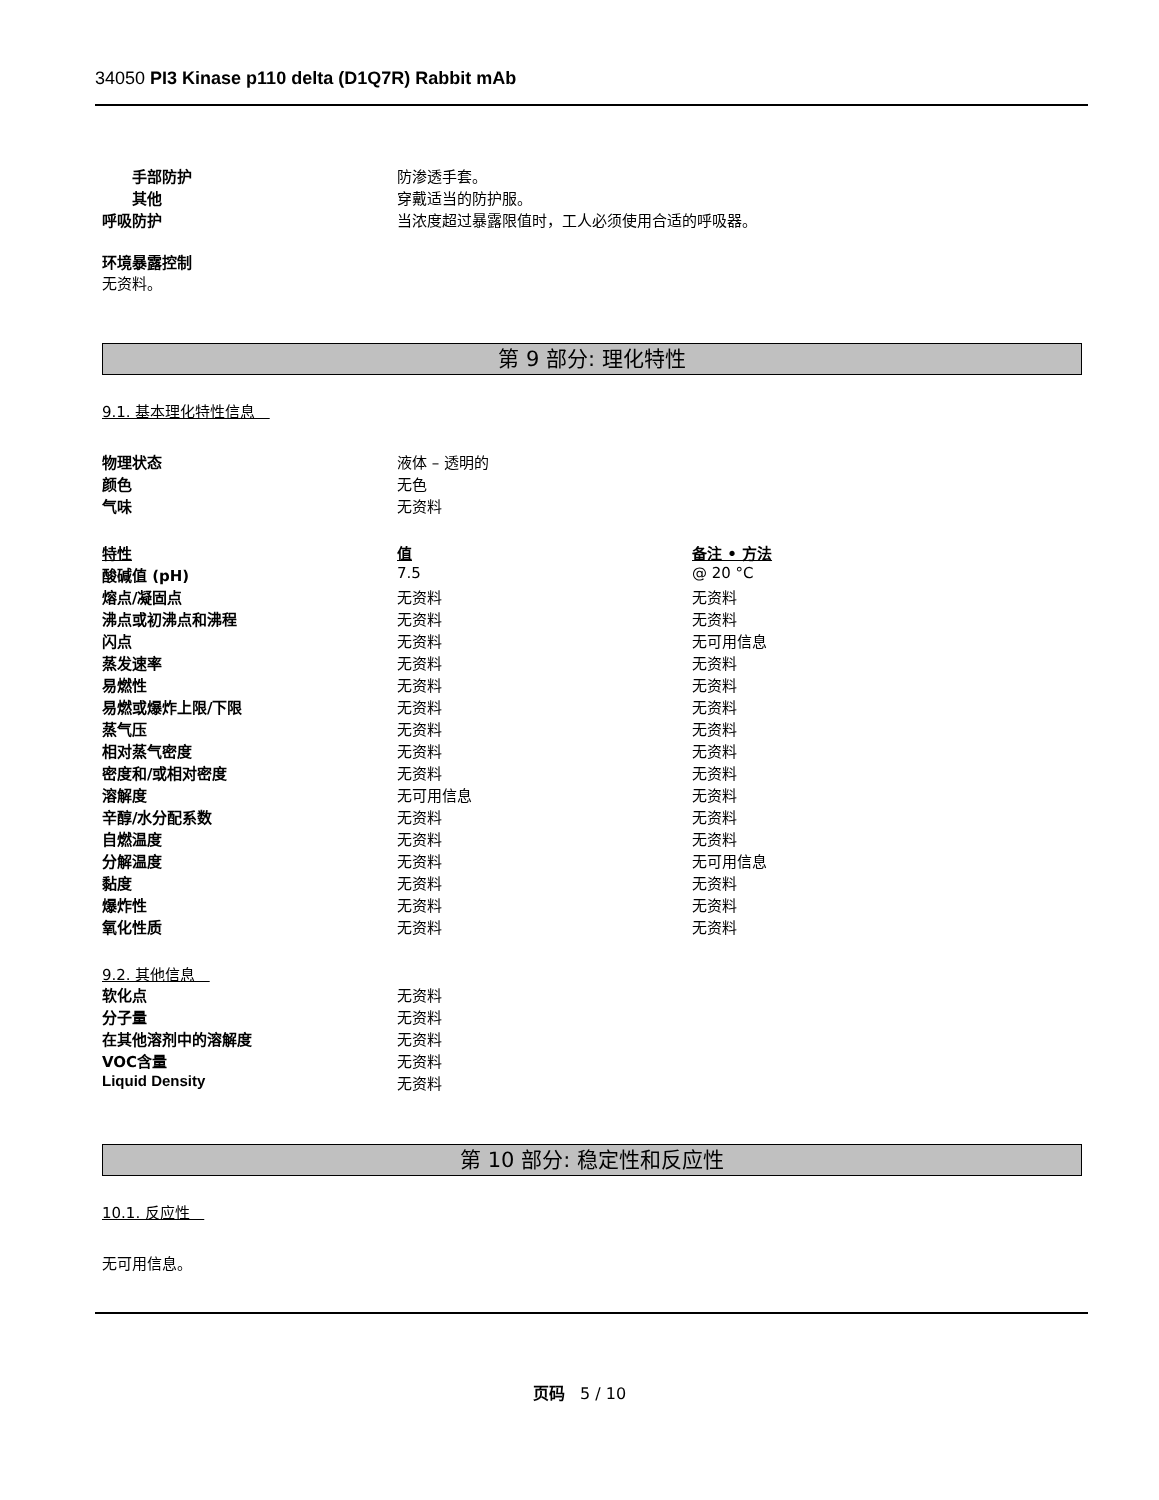34050 PI3 Kinase p110 delta (D1Q7R) Rabbit mAb
| 手部防护 | 防渗透手套。 |
| 其他 | 穿戴适当的防护服。 |
| 呼吸防护 | 当浓度超过暴露限值时，工人必须使用合适的呼吸器。 |
环境暴露控制
无资料。
第 9 部分: 理化特性
9.1. 基本理化特性信息
| 物理状态 | 液体 – 透明的 |
| 颜色 | 无色 |
| 气味 | 无资料 |
| 特性 | 值 | 备注 • 方法 |
| 酸碱值 (pH) | 7.5 | @ 20 °C |
| 熔点/凝固点 | 无资料 | 无资料 |
| 沸点或初沸点和沸程 | 无资料 | 无资料 |
| 闪点 | 无资料 | 无可用信息 |
| 蒸发速率 | 无资料 | 无资料 |
| 易燃性 | 无资料 | 无资料 |
| 易燃或爆炸上限/下限 | 无资料 | 无资料 |
| 蒸气压 | 无资料 | 无资料 |
| 相对蒸气密度 | 无资料 | 无资料 |
| 密度和/或相对密度 | 无资料 | 无资料 |
| 溶解度 | 无可用信息 | 无资料 |
| 辛醇/水分配系数 | 无资料 | 无资料 |
| 自燃温度 | 无资料 | 无资料 |
| 分解温度 | 无资料 | 无可用信息 |
| 黏度 | 无资料 | 无资料 |
| 爆炸性 | 无资料 | 无资料 |
| 氧化性质 | 无资料 | 无资料 |
9.2. 其他信息
| 软化点 | 无资料 |
| 分子量 | 无资料 |
| 在其他溶剂中的溶解度 | 无资料 |
| VOC含量 | 无资料 |
| Liquid Density | 无资料 |
第 10 部分: 稳定性和反应性
10.1. 反应性
无可用信息。
页码 5 / 10